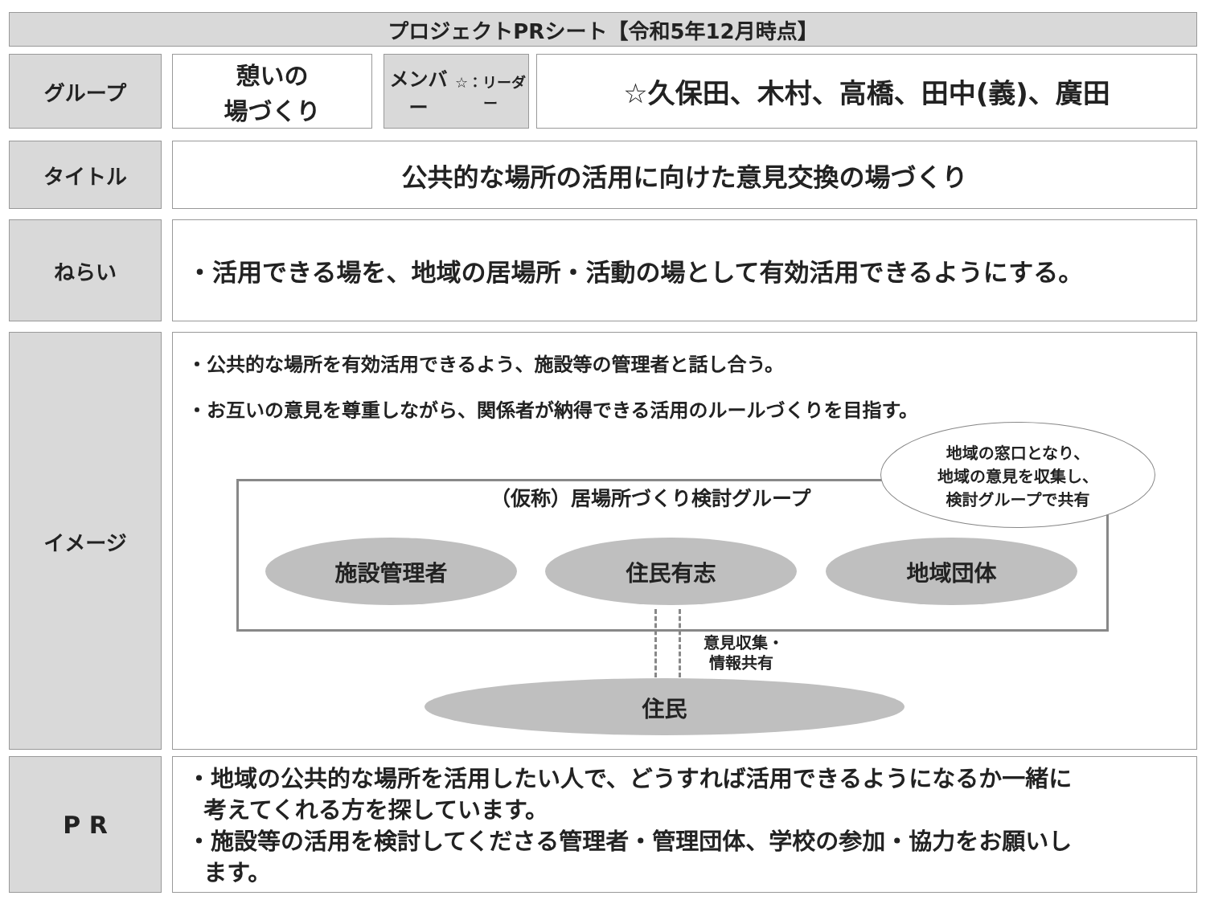プロジェクトPRシート【令和5年12月時点】
グループ
憩いの
場づくり
メンバー
☆：リーダー
☆久保田、木村、高橋、田中(義)、廣田
タイトル 公共的な場所の活用に向けた意見交換の場づくり
ねらい ・活用できる場を、地域の居場所・活動の場として有効活用できるようにする。
イメージ
・公共的な場所を有効活用できるよう、施設等の管理者と話し合う。
・お互いの意見を尊重しながら、関係者が納得できる活用のルールづくりを目指す。
（仮称）居場所づくり検討グループ
地域の窓口となり、
地域の意見を収集し、
検討グループで共有
施設管理者 住民有志 地域団体
意見収集・
情報共有
住民
P R
・地域の公共的な場所を活用したい人で、どうすれば活用できるようになるか一緒に
考えてくれる方を探しています。
・施設等の活用を検討してくださる管理者・管理団体、学校の参加・協力をお願いし
ます。